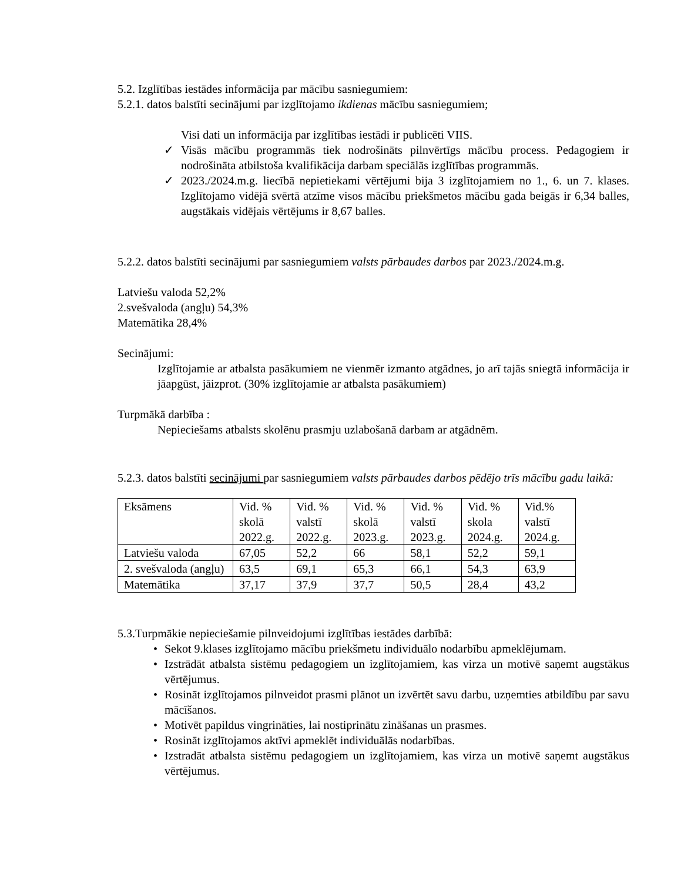5.2. Izglītības iestādes informācija par mācību sasniegumiem:
5.2.1. datos balstīti secinājumi par izglītojamo ikdienas mācību sasniegumiem;
Visi dati un informācija par izglītības iestādi ir publicēti VIIS.
✓ Visās mācību programmās tiek nodrošināts pilnvērtīgs mācību process. Pedagogiem ir nodrošināta atbilstoša kvalifikācija darbam speciālās izglītības programmās.
✓ 2023./2024.m.g. liecībā nepietiekami vērtējumi bija 3 izglītojamiem no 1., 6. un 7. klases. Izglītojamo vidējā svērtā atzīme visos mācību priekšmetos mācību gada beigās ir 6,34 balles, augstākais vidējais vērtējums ir 8,67 balles.
5.2.2. datos balstīti secinājumi par sasniegumiem valsts pārbaudes darbos par 2023./2024.m.g.
Latviešu valoda 52,2%
2.svešvaloda (angļu) 54,3%
Matemātika 28,4%
Secinājumi:
Izglītojamie ar atbalsta pasākumiem ne vienmēr izmanto atgādnes, jo arī tajās sniegtā informācija ir jāapgūst, jāizprot. (30% izglītojamie ar atbalsta pasākumiem)
Turpmākā darbība :
Nepieciešams atbalsts skolēnu prasmju uzlabošanā darbam ar atgādnēm.
5.2.3. datos balstīti secinājumi par sasniegumiem valsts pārbaudes darbos pēdējo trīs mācību gadu laikā:
| Eksāmens | Vid. % skolā 2022.g. | Vid. % valstī 2022.g. | Vid. % skolā 2023.g. | Vid. % valstī 2023.g. | Vid. % skola 2024.g. | Vid.% valstī 2024.g. |
| Latviešu valoda | 67,05 | 52,2 | 66 | 58,1 | 52,2 | 59,1 |
| 2. svešvaloda (angļu) | 63,5 | 69,1 | 65,3 | 66,1 | 54,3 | 63,9 |
| Matemātika | 37,17 | 37,9 | 37,7 | 50,5 | 28,4 | 43,2 |
5.3.Turpmākie nepieciešamie pilnveidojumi izglītības iestādes darbībā:
• Sekot 9.klases izglītojamo mācību priekšmetu individuālo nodarbību apmeklējumam.
• Izstrādāt atbalsta sistēmu pedagogiem un izglītojamiem, kas virza un motivē saņemt augstākus vērtējumus.
• Rosināt izglītojamos pilnveidot prasmi plānot un izvērtēt savu darbu, uzņemties atbildību par savu mācīšanos.
• Motivēt papildus vingrināties, lai nostiprinātu zināšanas un prasmes.
• Rosināt izglītojamos aktīvi apmeklēt individuālās nodarbības.
• Izstradāt atbalsta sistēmu pedagogiem un izglītojamiem, kas virza un motivē saņemt augstākus vērtējumus.